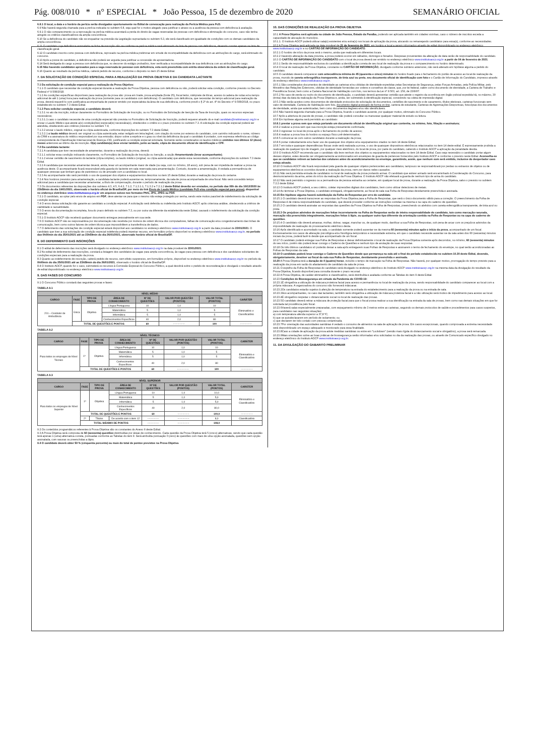Pág. 008/010 * n° ESPECIAL * João Pessoa, 15 de dezembro de 2020 SEMANÁRIO OFICIAL
6.8.1 O local, a data e o horário da perícia serão divulgados oportunamente no Edital de convocação para realização da Perícia Médica para PcD.
6.9 Não haverá segunda chamada para a perícia indicada no subitem 6.8, seja qual for o motivo alegado para justificar o atraso ou a ausência da pessoa com deficiência à avaliação.
6.9.1 O não comparecimento ou a reprovação na perícia médica acarretará a perda do direito às vagas reservadas às pessoas com deficiência e eliminação do concurso, caso não tenha atingido os critérios classificatórios da ampla concorrência.
6.10 Se a deficiência do candidato não se enquadrar na previsão da Legislação supracitada no subitem 6.3, ele será classificado em igualdade de condições com os demais candidatos da ampla concorrência.
6.11 O candidato cuja deficiência assinalada na ficha de inscrição não se confirme na perícia médica será eliminado da lista de pessoa com deficiência, devendo constar apenas na lista de classificação geral.
6.12 O candidato inscrito como pessoa com deficiência, reprovado na perícia médica preliminar em virtude de incompatibilidade da deficiência com as atribuições do cargo, será eliminado do concurso.
6.13 Após a posse do candidato, a deficiência não poderá ser arguida para justificar a concessão de aposentadoria.
6.14 Será desligada do cargo a pessoa com deficiência que, no decorrer do estágio probatório, tiver verificada a incompatibilidade de sua deficiência com as atribuições do cargo.
6.15 Não havendo candidatos aprovados para a vaga reservada às pessoas com deficiência, esta será preenchida com estrita observância da ordem de classificação geral.
6.16 Quanto ao resultado da perícia médica, caberá pedido de recurso, conforme o disposto no item 15 deste Edital.
7. DA SOLICITAÇÃO DE CONDIÇÃO ESPECIAL PARA A REALIZAÇÃO DA PROVA OBJETIVA E DA CANDIDATA LACTANTE
7.1 Da solicitação de condição especial para a realização da Prova Objetiva:
7.1.1 O candidato que necessitar de condição especial durante a realização da Prova Objetiva, pessoa com deficiência ou não, poderá solicitar esta condição, conforme previsto no Decreto Federal nº 9.508/2018.
7.1.2 As condições específicas disponíveis para realização da prova são: prova em braile, prova ampliada (fonte 25), fiscal ledor, intérprete de libras, acesso à cadeira de rodas e/ou tempo adicional de até 1 (uma) hora para realização da prova (somente para os candidatos com deficiência). O candidato com deficiência, que necessitar de tempo adicional para realização da prova, deverá requerê-lo com justificativa acompanhada de parecer emitido por especialista da área de sua deficiência, conforme prevê o § 2º do art. 4º do Decreto nº 9.508/2018, no prazo estabelecido no subitem 7.3 deste Edital.
7.1.3 Para solicitar condição especial, o candidato deverá:
7.1.3.1 no ato da inscrição, indicar claramente no Formulário de Solicitação de Inscrição, ou no Formulário de Solicitação de Isenção da Taxa de Inscrição, quais os recursos especiais necessários;
7.1.3.1.1 caso o candidato necessite de uma condição especial não prevista no Formulário de Solicitação de Inscrição, poderá requerer através do e-mail candidato@institutoaocp.org.br e enviar o Laudo Médico que ateste a(s) condição(ões) especial(is) necessária(s), obedecidos o critério e o prazo previstos no subitem 7.3. A solicitação da condição especial poderá ser atendida, obedecendo aos critérios previstos no subitem 7.4;
7.1.3.2 enviar o laudo médico, original ou cópia autenticada, conforme disposições do subitem 7.3 deste Edital;
7.1.3.2.1 o laudo médico deverá: ser original ou cópia autenticada; estar redigido em letra legível, com citação do nome por extenso do candidato, com carimbo indicando o nome, número do CRM e a assinatura do médico responsável por sua emissão; dispor sobre a espécie e o grau ou nível da deficiência da qual o candidato é portador, com expressa referência ao código correspondente de Classificação Internacional de Doença–CID, justificando a condição especial solicitada. Somente serão considerados os laudos médicos emitidos nos últimos 12 (doze) meses anteriores ao último dia de inscrição. O(a) candidato(a) deve enviar também, junto ao laudo, cópia de documento oficial de identificação e CPF.
7.2 Da candidata lactante:
7.2.1 A candidata que tiver necessidade de amamentar, durante a realização da prova, deverá:
7.2.1.1 solicitar essa condição indicando claramente, no Formulário de Solicitação de Inscrição ou Isenção, a opção Amamentando (levar acompanhante);
7.2.1.2 enviar certidão de nascimento do lactente (cópia simples), ou laudo médico (original, ou cópia autenticada) que ateste essa necessidade, conforme disposições do subitem 7.3 deste Edital.
7.2.2 A candidata que necessitar amamentar deverá, ainda, levar um acompanhante maior de idade (ou seja, com no mínimo, 18 anos), sob pena de ser impedida de realizar a prova na ausência deste. O acompanhante ficará responsável pela guarda do lactente em sala reservada para amamentação. Contudo, durante a amamentação, é vedada a permanência de quaisquer pessoas que tenham grau de parentesco ou de amizade com a candidata no local.
7.2.3 Ao acompanhante não será permitido o uso de quaisquer dos objetos e equipamentos descritos no item 15 deste Edital, durante a realização da prova do certame.
7.2.4 Nos horários previstos para amamentação, a candidata lactante poderá ausentar-se, temporariamente, da sala de prova acompanhada de uma fiscal. Não será concedido tempo adicional para a candidata que necessitar amamentar, a título de compensação, durante o período de realização da prova.
7.3 Os documentos referentes às disposições dos subitens 4.3, 4.5, 6.4.2, 7.1.2, 7.1.3.1.1, 7.1.3.2 e 7.2.1.2 deste Edital deverão ser enviados, no período das 08h do dia 16/12/2020 às 23h59min do dia 19/01/2021, observado o horário oficial de Brasília/DF, por meio do link Envio de Laudo Médico (candidato PcD e/ou condição especial para prova), disponível no endereço eletrônico www.institutoaocp.org.br em arquivos salvos nos formatos PNG, JPG, JPEG ou PDF.
7.3.1 O candidato, ao optar pelo envio de arquivo em PDF, deve atentar-se para que o mesmo não esteja protegido por senha, sendo este motivo passível de indeferimento da solicitação de condição especial.
7.4 O envio dessa solicitação não garante ao candidato a condição especial. A solicitação será deferida ou indeferida pelo Instituto AOCP, após criteriosa análise, obedecendo a critérios de viabilidade e razoabilidade.
7.5 O envio da documentação incompleta, fora do prazo definido no subitem 7.3, ou por outra via diferente da estabelecida neste Edital, causará o indeferimento da solicitação da condição especial.
7.5.1 O Instituto AOCP não receberá qualquer documento entregue pessoalmente em sua sede.
7.6 O Instituto AOCP não se responsabiliza por documentação não recebida por motivos de ordem técnica dos computadores, falhas de comunicação e/ou congestionamento das linhas de comunicação, bem como outros fatores de ordem técnica que impossibilitem a transferência de dados.
7.7 O deferimento das solicitações de condição especial estará disponível aos candidatos no endereço eletrônico www.institutoaocp.org.br a partir da data provável de 22/01/2021. O candidato que tiver a sua solicitação de condição especial indeferida poderá impetrar recurso, em formulário próprio disponível no endereço eletrônico www.institutoaocp.org.br, no período das 0h00min do dia 25/01/2021 até as 23h59min do dia 26/01/2021, observado horário oficial de Brasília/DF.
8. DO DEFERIMENTO DAS INSCRIÇÕES
8.1 O edital de deferimento das inscrições será divulgado no endereço eletrônico www.institutoaocp.org.br na data provável de 22/01/2021.
8.2 No edital de deferimento das inscrições, constará a listagem dos candidatos às vagas para ampla concorrência, às vagas para pessoa com deficiência e dos candidatos solicitantes de condições especiais para a realização da prova.
8.3 Quanto ao indeferimento de inscrição, caberá pedido de recurso, sem efeito suspensivo, em formulário próprio, disponível no endereço eletrônico www.institutoaocp.org.br no período da 0h00min do dia 25/01/2021 até as 23h59min do dia 26/01/2021, observado o horário oficial de Brasília/DF.
8.4 O Instituto AOCP, quando for o caso, submeterá os recursos à Comissão Especial do Concurso Público, a qual decidirá sobre o pedido de reconsideração e divulgará o resultado através de edital disponibilizado no endereço eletrônico www.institutoaocp.org.br.
9. DAS FASES DO CONCURSO
9.1 O Concurso Público constará das seguintes provas e fases:
TABELA 9.1
| NÍVEL MÉDIO | | | | | | | |
| --- | --- | --- | --- | --- | --- | --- | --- |
| CARGO | FASE | TIPO DE PROVA | ÁREA DE CONHECIMENTO | Nº DE QUESTÕES | VALOR POR QUESTÃO (PONTOS) | VALOR TOTAL (PONTOS) | CARÁTER |
| 201 – Condutor de Ambulância | Única | Objetiva | Língua Portuguesa | 10 | 1,0 | 10 | Eliminatório e Classificatório |
| | | | Matemática | 5 | 1,0 | 5 | |
| | | | Informática | 5 | 1,0 | 5 | |
| | | | Conhecimentos Específicos | 40 | 2,0 | 80 | |
| | TOTAL DE QUESTÕES E PONTOS | | | 60 | -------------- | 100 | -------------- |
TABELA 9.2
| NÍVEL TÉCNICO | | | | | | | |
| --- | --- | --- | --- | --- | --- | --- | --- |
| CARGO | FASE | TIPO DE PROVA | ÁREA DE CONHECIMENTO | Nº DE QUESTÕES | VALOR POR QUESTÃO (PONTOS) | VALOR TOTAL (PONTOS) | CARÁTER |
| Para todos os empregos de Nível Técnico | 1ª | Objetiva | Língua Portuguesa | 10 | 1,0 | 10 | Eliminatório e Classificatório |
| | | | Matemática | 5 | 1,0 | 5 | |
| | | | Informática | 5 | 1,0 | 5 | |
| | | | Conhecimentos Específicos | 40 | 2,0 | 80 | |
| | TOTAL DE QUESTÕES E PONTOS | | | 60 | -------------- | 100 | -------------- |
TABELA 9.3
| NÍVEL SUPERIOR | | | | | | | |
| --- | --- | --- | --- | --- | --- | --- | --- |
| CARGO | FASE | TIPO DE PROVA | ÁREA DE CONHECIMENTO | Nº DE QUESTÕES | VALOR POR QUESTÃO (PONTOS) | VALOR TOTAL (PONTOS) | CARÁTER |
| Para todos os empregos de Nível Superior | 1ª | Objetiva | Língua Portuguesa | 10 | 1,0 | 10,0 | Eliminatório e Classificatório |
| | | | Matemática | 5 | 1,0 | 5,0 | |
| | | | Informática | 5 | 1,0 | 5,0 | |
| | | | Conhecimentos Específicos | 40 | 2,0 | 80,0 | |
| | TOTAL DE QUESTÕES E PONTOS | | | 60 | -------------- | 100,0 | -------------- |
| | 2ª | Títulos | De acordo com o item 12 | -------------- | -------------- | 8,0 | Classificatório |
| | TOTAL MÁXIMO DE PONTOS | | | -------------- | -------------- | 108,0 | |
9.2 Os conteúdos programáticos referentes à Prova Objetiva são os constantes do Anexo II deste Edital.
9.3 A Prova Objetiva será composta de 60 (sessenta) questões distribuídas por áreas de conhecimento. Cada questão da Prova Objetiva terá 5 (cinco) alternativas, sendo que cada questão terá apenas 1 (uma) alternativa correta, pontuadas conforme as Tabelas do item 9. Será atribuída pontuação 0 (zero) às questões com mais de uma opção assinalada, questões sem opção assinalada, com rasuras ou preenchidas a lápis.
9.4 O candidato deverá obter 50 % (cinquenta porcento) ou mais do total de pontos previstos na Prova Objetiva
10. DAS CONDIÇÕES DE REALIZAÇÃO DA PROVA OBJETIVA
10.1 A Prova Objetiva será aplicada na cidade de João Pessoa, Estado da Paraíba, podendo ser aplicada também em cidades vizinhas, caso o número de inscritos exceda a capacidade de alocação do município.
10.1.1. O Instituto AOCP poderá utilizar sala(s) existentes e/ou extra(s) nos locais de aplicação da prova, alocando ou remanejando candidatos para essa(s), conforme as necessidades.
10.2 A Prova Objetiva será aplicada na data provável de 21 de fevereiro de 2021, em horário e local a serem informados através de edital disponibilizado no endereço eletrônico www.institutoaocp.org.br e no CARTÃO DE INFORMAÇÃO DO CANDIDATO.
10.2.1 O horário de início da prova será o mesmo, ainda que realizada em diferentes locais.
10.2.2 Havendo alteração da data prevista, a prova poderá ocorrer em sábados, domingos e feriados. Despesas provenientes da alteração de data serão de responsabilidade do candidato.
10.3 O CARTÃO DE INFORMAÇÃO DO CANDIDATO com o local de prova deverá ser emitido no endereço eletrônico www.institutoaocp.org.br a partir de 04 de fevereiro de 2021.
10.3.1 Serão de responsabilidade exclusiva do candidato a identificação correta de seu local de realização da prova e o comparecimento no horário determinado.
10.4 O local de realização da Prova Objetiva, constante no CARTÃO DE INFORMAÇÃO, divulgado conforme subitens anteriores, não será alterado em hipótese alguma a pedido do candidato.
10.5 O candidato deverá comparecer com antecedência mínima de 45 (quarenta e cinco) minutos do horário fixado para o fechamento do portão de acesso ao local de realização da prova, munido de caneta esferográfica transparente, de tinta azul ou preta, seu documento oficial de identificação com foto e o Cartão de Informação do Candidato, impresso através do endereço eletrônico www.institutoaocp.org.br.
10.5.1 São considerados documentos de identidade as carteiras e/ou cédulas de identidade expedidas pelas Secretarias de Segurança, pelas Forças Armadas, pela Polícia Militar, pelo Ministério das Relações Exteriores, cédulas de identidade fornecidas por ordens e conselhos de classe, que, por lei federal, valem como documento de identidade, a Carteira de Trabalho e Previdência Social, bem como a Carteira Nacional de Habilitação com foto, nos termos da Lei nº 9.503, art. 159, de 23/9/97.
10.5.2 No caso de perda ou roubo do documento de identificação, o candidato deverá apresentar certidão que ateste o registro da ocorrência em órgão policial expedida há, no máximo, 30 (trinta) dias da data da realização da Prova Objetiva e, ainda, ser submetido à identificação especial, consistindo na coleta de impressão digital.
10.5.3 Não serão aceitos como documentos de identidade protocolos de solicitação de documentos, certidões de nascimento e de casamento, títulos eleitorais, carteiras funcionais sem valor de identidade, Carteira de Habilitação sem foto, documento digital acessado de forma on-line, carteira de estudante, Carteiras de Agremiações Desportivas, fotocópias dos documentos de identidade, ainda que autenticadas, bem como documentos ilegíveis e/ou não identificáveis.
10.6 Não haverá segunda chamada para a Prova Objetiva, ficando o candidato ausente, por qualquer motivo, eliminado do Concurso Público.
10.7 Após a abertura do pacote de provas, o candidato não poderá consultar ou manusear qualquer material de estudo ou leitura.
10.8 Em hipótese alguma será permitido ao candidato:
10.8.1 prestar a prova sem que esteja portando um documento oficial de identificação original que contenha, no mínimo, foto, filiação e assinatura;
10.8.2 realizar a prova sem que sua inscrição esteja previamente confirmada;
10.8.3 ingressar no local de prova após o fechamento do portão de acesso;
10.8.4 realizar a prova fora do horário ou espaço físico pré-determinados;
10.8.5 comunicar-se com outros candidatos durante a realização da prova;
10.8.6 portar indevidamente e/ou fazer uso de quaisquer dos objetos e/ou equipamentos citados no item 14 deste Edital;
10.8.7 em toda e quaisquer dependências físicas onde será realizada a prova, o uso de quaisquer dispositivos eletrônicos relacionados no item 14 deste edital. É expressamente proibida a realização de qualquer tipo de imagem, por qualquer meio eletrônico, do local de prova, por parte do candidato, cabendo o Instituto AOCP a aplicação da penalidade devida.
10.9 O Instituto AOCP recomenda que o candidato não leve nenhum dos objetos ou equipamentos relacionados no item 14 deste Edital. Caso seja necessário o candidato portar algum desses objetos, estes deverão ser obrigatoriamente acondicionados em envelopes de guarda de pertences fornecidos pelo Instituto AOCP e conforme o previsto neste Edital. Aconselha-se que os candidatos retirem as baterias dos celulares antes do acondicionamento no envelope, garantindo, assim, que nenhum som será emitido, inclusive do despertador caso esteja ativado.
10.10 O Instituto AOCP não ficará responsável pela guarda de quaisquer objetos pertencentes aos candidatos, tampouco se responsabilizará por perdas ou extravios de objetos ou de equipamentos eletrônicos ocorridos durante a realização da prova, nem por danos neles causados.
10.11 Não será permitida entrada de candidatos no local de realização da prova portando armas. O candidato que estiver armado será encaminhado à Coordenação do Concurso, para desmuniciamento da arma, antes do início da realização da Prova Objetiva. O Instituto AOCP não efetuará a guarda de nenhum tipo de arma do candidato.
10.12 Não será permitido o ingresso ou a permanência de pessoa estranha ao certame, em qualquer local de prova, durante a realização da Prova Objetiva, salvo o previsto no subitem 7.2.2 deste Edital.
10.13 O Instituto AOCP poderá, a seu critério, coletar impressões digitais dos candidatos, bem como utilizar detectores de metais.
10.14 Ao terminar a Prova Objetiva, o candidato entregará, obrigatoriamente, ao fiscal de sala sua Folha de Respostas devidamente preenchida e assinada.
10.15 Em hipótese alguma haverá substituição da Folha de Respostas por erro do candidato.
10.15.1 O candidato deverá transcrever as respostas da Prova Objetiva para a Folha de Respostas, que será o único documento válido para a correção. O preenchimento da Folha de Respostas é de inteira responsabilidade do candidato, que deverá proceder conforme as instruções contidas na mesma e na capa do caderno de questões.
10.15.2 O candidato deverá assinalar as respostas das questões da Prova Objetiva na Folha de Respostas, preenchendo os alvéolos com caneta esferográfica transparente, de tinta azul ou preta.
10.15.3 Os prejuízos advindos de marcações feitas incorretamente na Folha de Respostas serão de inteira responsabilidade do candidato, tais como marcação rasurada, marcação não preenchida integralmente, marcações feitas à lápis, ou qualquer outro tipo diferente da orientação contida na Folha de Respostas ou na capa do caderno de questões.
10.15.4 O candidato não deverá amassar, molhar, dobrar, rasgar, manchar ou, de qualquer modo, danificar a sua Folha de Respostas, sob pena de arcar com os prejuízos advindos da impossibilidade de realização do processamento eletrônico desta.
10.16 Após identificado e acomodado na sala, o candidato somente poderá ausentar-se da mesma 60 (sessenta) minutos após o início da prova, acompanhado de um fiscal. Exclusivamente nos casos de alteração psicológica e/ou fisiológica temporários e necessidade extrema, em que o candidato necessite ausentar-se da sala antes dos 60 (sessenta) minutos iniciais da prova, poderá fazê-lo desde que acompanhado de um fiscal.
10.17 O candidato poderá entregar sua Folha de Respostas e deixar definitivamente o local de realização da Prova Objetiva somente após decorridos, no mínimo, 60 (sessenta) minutos do seu início, porém não poderá levar consigo o Caderno de Questões e nenhum tipo de anotação de suas respostas.
10.18 Os três últimos candidatos só poderão deixar a sala após entregarem suas Folhas de Respostas e assinarem o termo de fechamento do envelope, no qual serão acondicionadas as Folhas de Respostas da sala.
10.19 O candidato poderá levar consigo o Caderno de Questões desde que permaneça na sala até o final do período estabelecido no subitem 10.20 deste Edital, devendo, obrigatoriamente, devolver ao fiscal da sala sua Folha de Respostas, devidamente preenchida e assinada.
10.20 A Prova Objetiva terá a duração de 4 (quatro) horas, incluído o tempo de marcação na Folha de Respostas. Não haverá, por qualquer motivo, prorrogação do tempo previsto para a realização da prova em razão do afastamento de candidato da sala de prova.
10.21 O espelho da Folha de Respostas do candidato será divulgado no endereço eletrônico do Instituto AOCP www.institutoaocp.org.br na mesma data da divulgação do resultado da Prova Objetiva, ficando disponível para consulta durante o prazo recursal.
10.22 A Prova Objetiva, de caráter eliminatório e classificatório, será distribuída e avaliada conforme as Tabelas do item 9 deste Edital.
10.23 Condições de Biossegurança em virtude da Pandemia do COVID-19:
10.23.1É obrigatória a utilização de máscara protetora facial para acesso e permanência no local de realização da prova, sendo responsabilidade do candidato comparecer ao local com a própria máscara. A organizadora do concurso não fornecerá máscaras.
10.23.2Os candidatos estarão sujeitos à aferição de temperatura na entrada do estabelecimento para a realização da prova ou na entrada de sala.
10.23.3Aos acompanhantes, no caso das lactantes, também será obrigatória a utilização de máscara protetora facial e a não utilização será motivo de impedimento para acesso ao local.
10.23.4É obrigatório respeitar o distanciamento social no local de realização das provas.
10.23.5O candidato deverá retirar a máscara de proteção facial para que o fiscal possa realizar a sua identificação na entrada da sala de provas, bem como nas demais situações em que for solicitada tal providência pelo fiscal.
10.23.6Haverá salas especialmente preparadas, com espaçamento mínimo de 3 metros entre as carteiras, seguindo os demais protocolos de saúde e procedimentos para casos suspeitos, para candidatos nas seguintes situações:
a) com temperatura aferida superior a 37,8 ºC;
b) que se autodeclararem em período de isolamento; ou
c) que declarem ter tido contato com pessoa contaminada.
10.23.7Por orientação das autoridades sanitárias é vedado o consumo de alimentos na sala de aplicação de prova. Em casos excepcionais, quando comprovada a extrema necessidade será disponibilizado um espaço adequado e monitorado para essa finalidade.
10.23.8Caso a cidade de aplicação da prova adote medidas sanitárias ou entre em "Lockdown" (versão mais rígida do distanciamento social e obrigatório), a prova será remarcada.
10.23.9Mais orientações sobre as boas práticas de biossegurança serão informadas e/ou solicitadas no dia da realização das provas, ou através de Comunicado específico divulgado no endereço eletrônico do Instituto AOCP www.institutoaocp.org.br.
11. DA DIVULGAÇÃO DO GABARITO PRELIMINAR